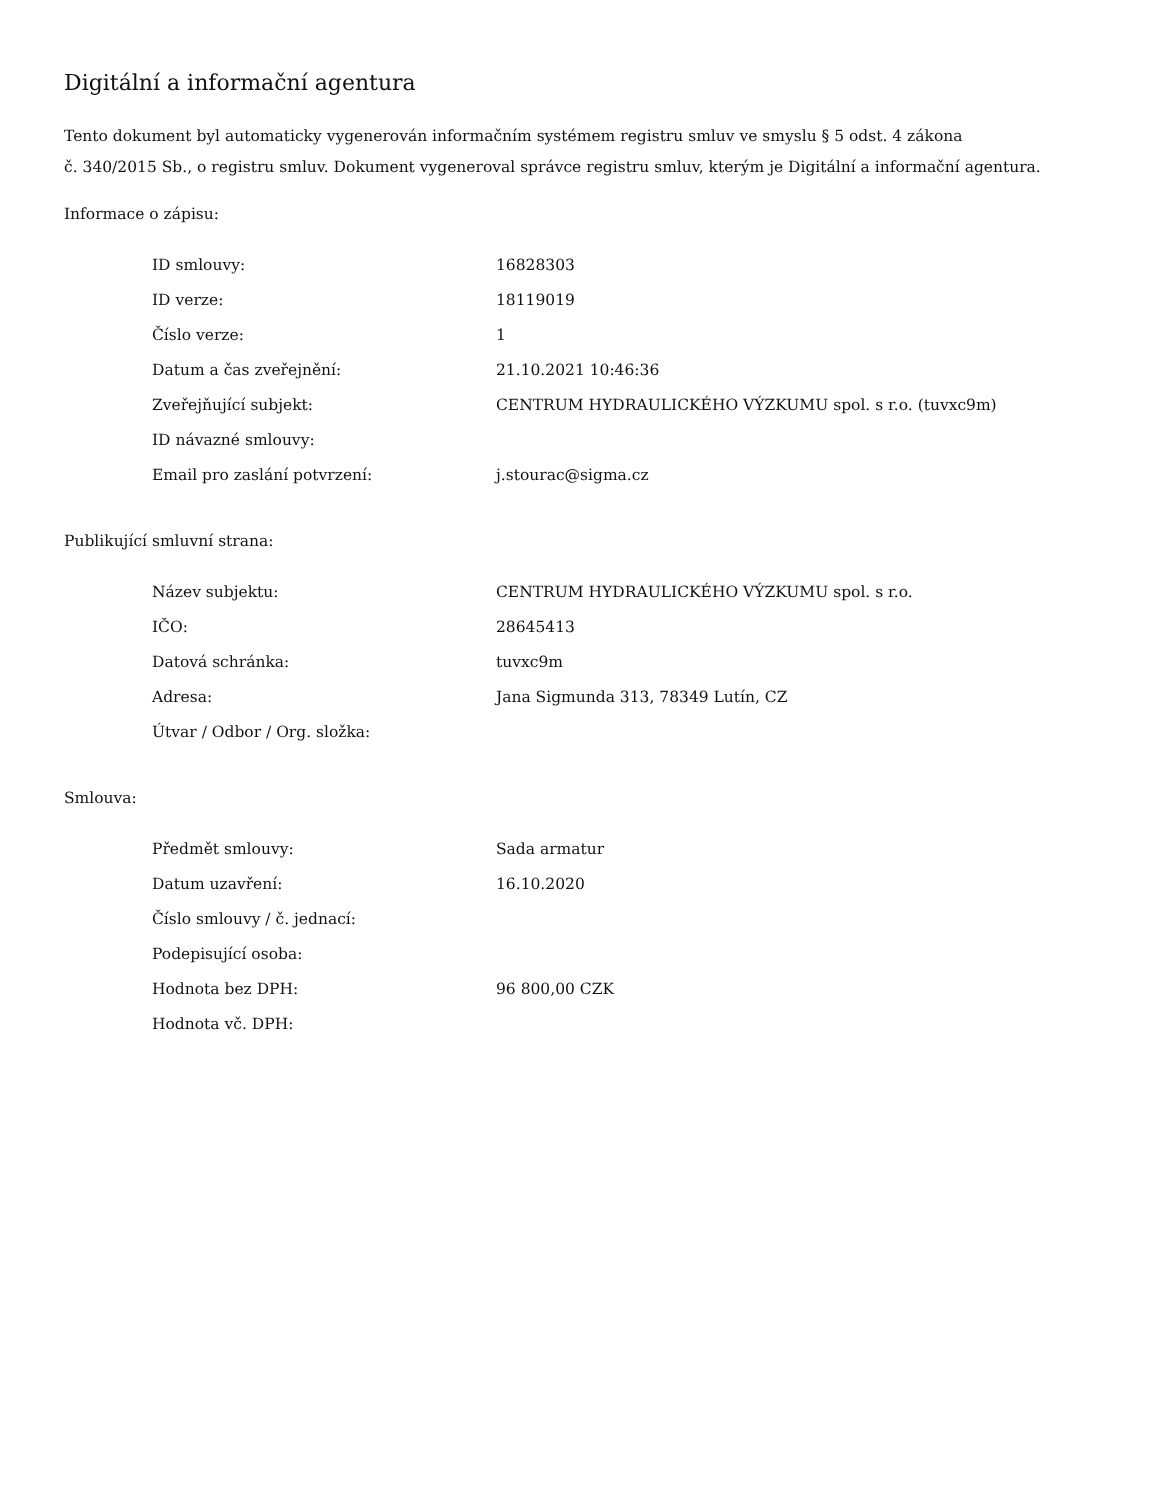Digitální a informační agentura
Tento dokument byl automaticky vygenerován informačním systémem registru smluv ve smyslu § 5 odst. 4 zákona
č. 340/2015 Sb., o registru smluv. Dokument vygeneroval správce registru smluv, kterým je Digitální a informační agentura.
Informace o zápisu:
| ID smlouvy: | 16828303 |
| ID verze: | 18119019 |
| Číslo verze: | 1 |
| Datum a čas zveřejnění: | 21.10.2021 10:46:36 |
| Zveřejňující subjekt: | CENTRUM HYDRAULICKÉHO VÝZKUMU spol. s r.o. (tuvxc9m) |
| ID návazné smlouvy: | |
| Email pro zaslání potvrzení: | j.stourac@sigma.cz |
Publikující smluvní strana:
| Název subjektu: | CENTRUM HYDRAULICKÉHO VÝZKUMU spol. s r.o. |
| IČO: | 28645413 |
| Datová schránka: | tuvxc9m |
| Adresa: | Jana Sigmunda 313, 78349 Lutín, CZ |
| Útvar / Odbor / Org. složka: | |
Smlouva:
| Předmět smlouvy: | Sada armatur |
| Datum uzavření: | 16.10.2020 |
| Číslo smlouvy / č. jednací: | |
| Podepisující osoba: | |
| Hodnota bez DPH: | 96 800,00 CZK |
| Hodnota vč. DPH: | |